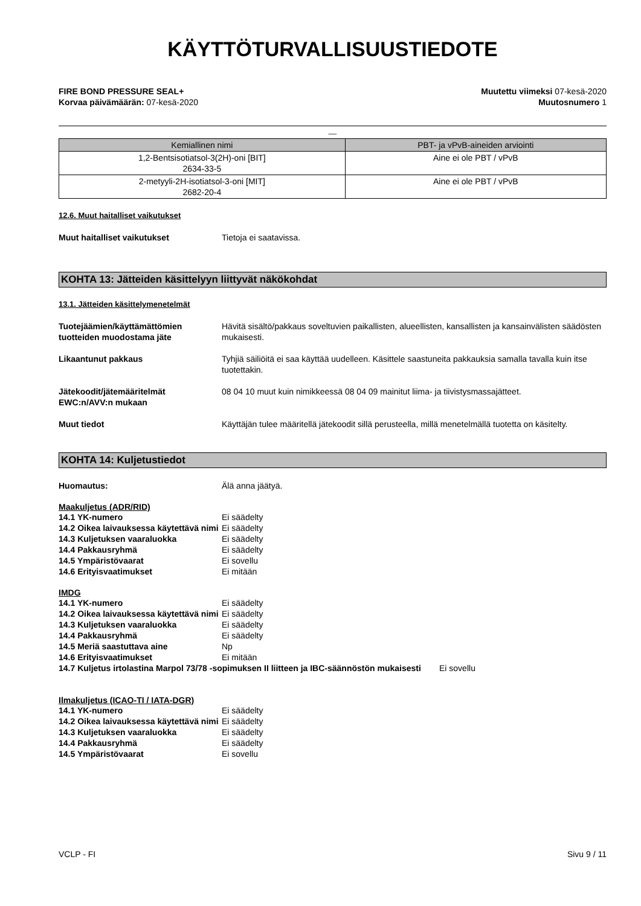KÄYTTÖTURVALLISUUSTIEDOTE
FIRE BOND PRESSURE SEAL+
Korvaa päivämäärän: 07-kesä-2020
Muutettu viimeksi 07-kesä-2020
Muutosnumero 1
__
| Kemiallinen nimi | PBT- ja vPvB-aineiden arviointi |
| --- | --- |
| 1,2-Bentsisotiatsol-3(2H)-oni [BIT] 2634-33-5 | Aine ei ole PBT / vPvB |
| 2-metyyli-2H-isotiatsol-3-oni [MIT] 2682-20-4 | Aine ei ole PBT / vPvB |
12.6. Muut haitalliset vaikutukset
Muut haitalliset vaikutukset Tietoja ei saatavissa.
KOHTA 13: Jätteiden käsittelyyn liittyvät näkökohdat
13.1. Jätteiden käsittelymenetelmät
Tuotejäämien/käyttämättömien tuotteiden muodostama jäte
Hävitä sisältö/pakkaus soveltuvien paikallisten, alueellisten, kansallisten ja kansainvälisten säädösten mukaisesti.
Likaantunut pakkaus Tyhjiä säiliöitä ei saa käyttää uudelleen. Käsittele saastuneita pakkauksia samalla tavalla kuin itse tuotettakin.
Jätekoodit/jätemääritelmät EWC:n/AVV:n mukaan
08 04 10 muut kuin nimikkeessä 08 04 09 mainitut liima- ja tiivistysmassajätteet.
Muut tiedot Käyttäjän tulee määritellä jätekoodit sillä perusteella, millä menetelmällä tuotetta on käsitelty.
KOHTA 14: Kuljetustiedot
Huomautus: Älä anna jäätyä.
Maakuljetus (ADR/RID)
14.1 YK-numero Ei säädelty
14.2 Oikea laivauksessa käytettävä nimi
Ei säädelty
14.3 Kuljetuksen vaaraluokka Ei säädelty
14.4 Pakkausryhmä Ei säädelty
14.5 Ympäristövaarat Ei sovellu
14.6 Erityisvaatimukset Ei mitään
IMDG
14.1 YK-numero Ei säädelty
14.2 Oikea laivauksessa käytettävä nimi
Ei säädelty
14.3 Kuljetuksen vaaraluokka Ei säädelty
14.4 Pakkausryhmä Ei säädelty
14.5 Meriä saastuttava aine Np
14.6 Erityisvaatimukset Ei mitään
14.7 Kuljetus irtolastina Marpol 73/78 -sopimuksen II liitteen ja IBC-säännöstön mukaisesti
Ei sovellu
Ilmakuljetus (ICAO-TI / IATA-DGR)
14.1 YK-numero Ei säädelty
14.2 Oikea laivauksessa käytettävä nimi
Ei säädelty
14.3 Kuljetuksen vaaraluokka Ei säädelty
14.4 Pakkausryhmä Ei säädelty
14.5 Ympäristövaarat Ei sovellu
VCLP - FI Sivu 9 / 11